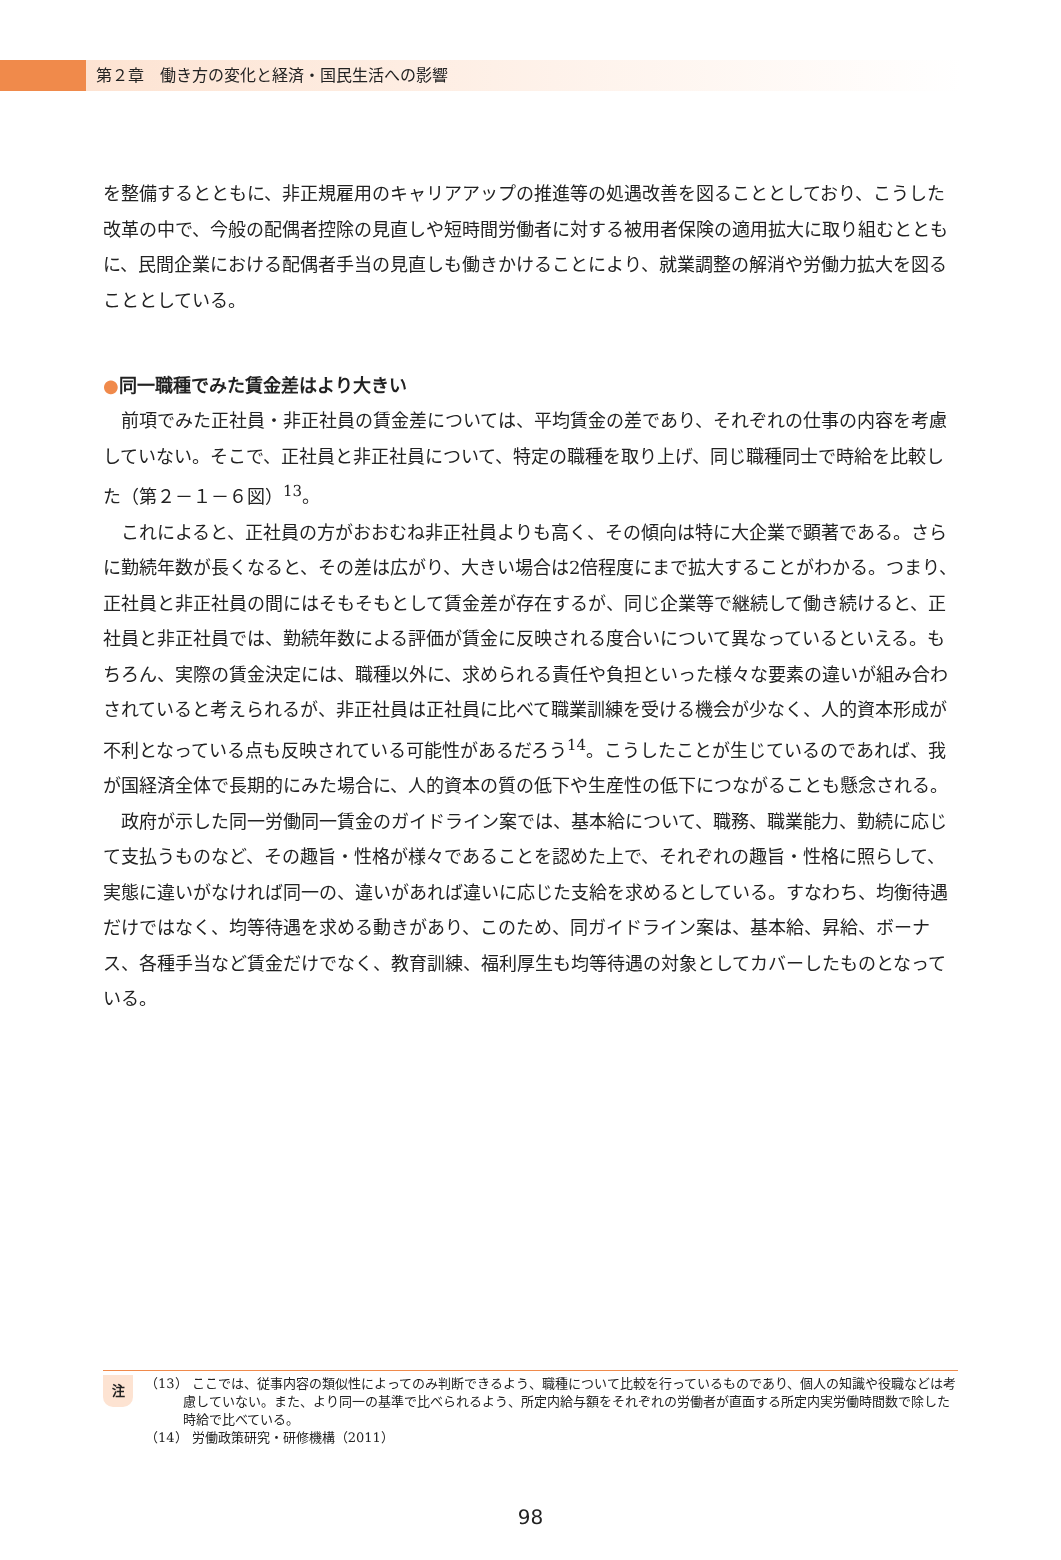第２章　働き方の変化と経済・国民生活への影響
を整備するとともに、非正規雇用のキャリアアップの推進等の処遇改善を図ることとしており、こうした改革の中で、今般の配偶者控除の見直しや短時間労働者に対する被用者保険の適用拡大に取り組むとともに、民間企業における配偶者手当の見直しも働きかけることにより、就業調整の解消や労働力拡大を図ることとしている。
●同一職種でみた賃金差はより大きい
前項でみた正社員・非正社員の賃金差については、平均賃金の差であり、それぞれの仕事の内容を考慮していない。そこで、正社員と非正社員について、特定の職種を取り上げ、同じ職種同士で時給を比較した（第２－１－６図）<sup>13</sup>。
これによると、正社員の方がおおむね非正社員よりも高く、その傾向は特に大企業で顕著である。さらに勤続年数が長くなると、その差は広がり、大きい場合は2倍程度にまで拡大することがわかる。つまり、正社員と非正社員の間にはそもそもとして賃金差が存在するが、同じ企業等で継続して働き続けると、正社員と非正社員では、勤続年数による評価が賃金に反映される度合いについて異なっているといえる。もちろん、実際の賃金決定には、職種以外に、求められる責任や負担といった様々な要素の違いが組み合わされていると考えられるが、非正社員は正社員に比べて職業訓練を受ける機会が少なく、人的資本形成が不利となっている点も反映されている可能性があるだろう<sup>14</sup>。こうしたことが生じているのであれば、我が国経済全体で長期的にみた場合に、人的資本の質の低下や生産性の低下につながることも懸念される。
政府が示した同一労働同一賃金のガイドライン案では、基本給について、職務、職業能力、勤続に応じて支払うものなど、その趣旨・性格が様々であることを認めた上で、それぞれの趣旨・性格に照らして、実態に違いがなければ同一の、違いがあれば違いに応じた支給を求めるとしている。すなわち、均衡待遇だけではなく、均等待遇を求める動きがあり、このため、同ガイドライン案は、基本給、昇給、ボーナス、各種手当など賃金だけでなく、教育訓練、福利厚生も均等待遇の対象としてカバーしたものとなっている。
注
（13） ここでは、従事内容の類似性によってのみ判断できるよう、職種について比較を行っているものであり、個人の知識や役職などは考慮していない。また、より同一の基準で比べられるよう、所定内給与額をそれぞれの労働者が直面する所定内実労働時間数で除した時給で比べている。
（14） 労働政策研究・研修機構（2011）
98